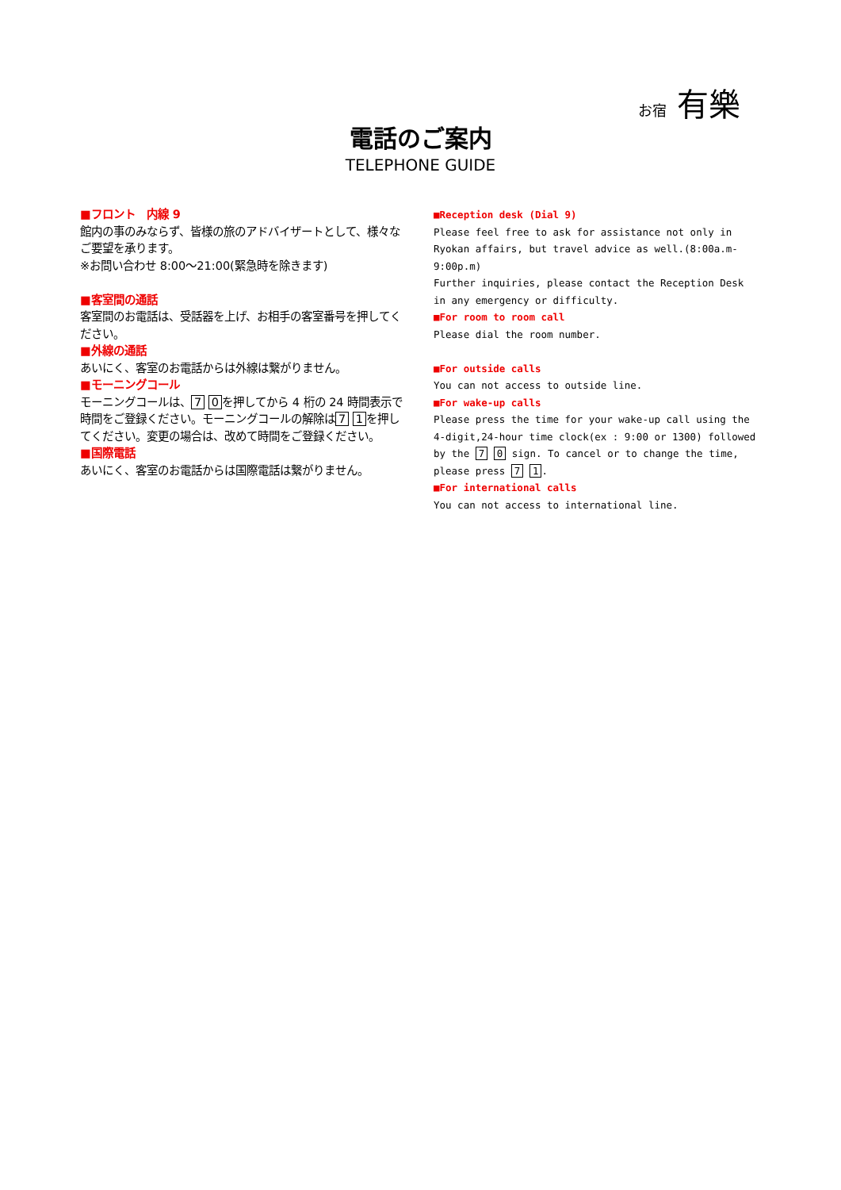お宿 有樂
電話のご案内
TELEPHONE GUIDE
■フロント　内線 9
館内の事のみならず、皆様の旅のアドバイザートとして、様々なご要望を承ります。
※お問い合わせ 8:00～21:00(緊急時を除きます)
■客室間の通話
客室間のお電話は、受話器を上げ、お相手の客室番号を押してください。
■外線の通話
あいにく、客室のお電話からは外線は繋がりません。
■モーニングコール
モーニングコールは、 7 0 を押してから 4 桁の 24 時間表示で時間をご登録ください。モーニングコールの解除は 7 1 を押してください。変更の場合は、改めて時間をご登録ください。
■国際電話
あいにく、客室のお電話からは国際電話は繋がりません。
■Reception desk (Dial 9)
Please feel free to ask for assistance not only in Ryokan affairs, but travel advice as well.(8:00a.m-9:00p.m)
Further inquiries, please contact the Reception Desk in any emergency or difficulty.
■For room to room call
Please dial the room number.
■For outside calls
You can not access to outside line.
■For wake-up calls
Please press the time for your wake-up call using the 4-digit,24-hour time clock(ex : 9:00 or 1300) followed by the 7 0 sign. To cancel or to change the time, please press 7 1.
■For international calls
You can not access to international line.